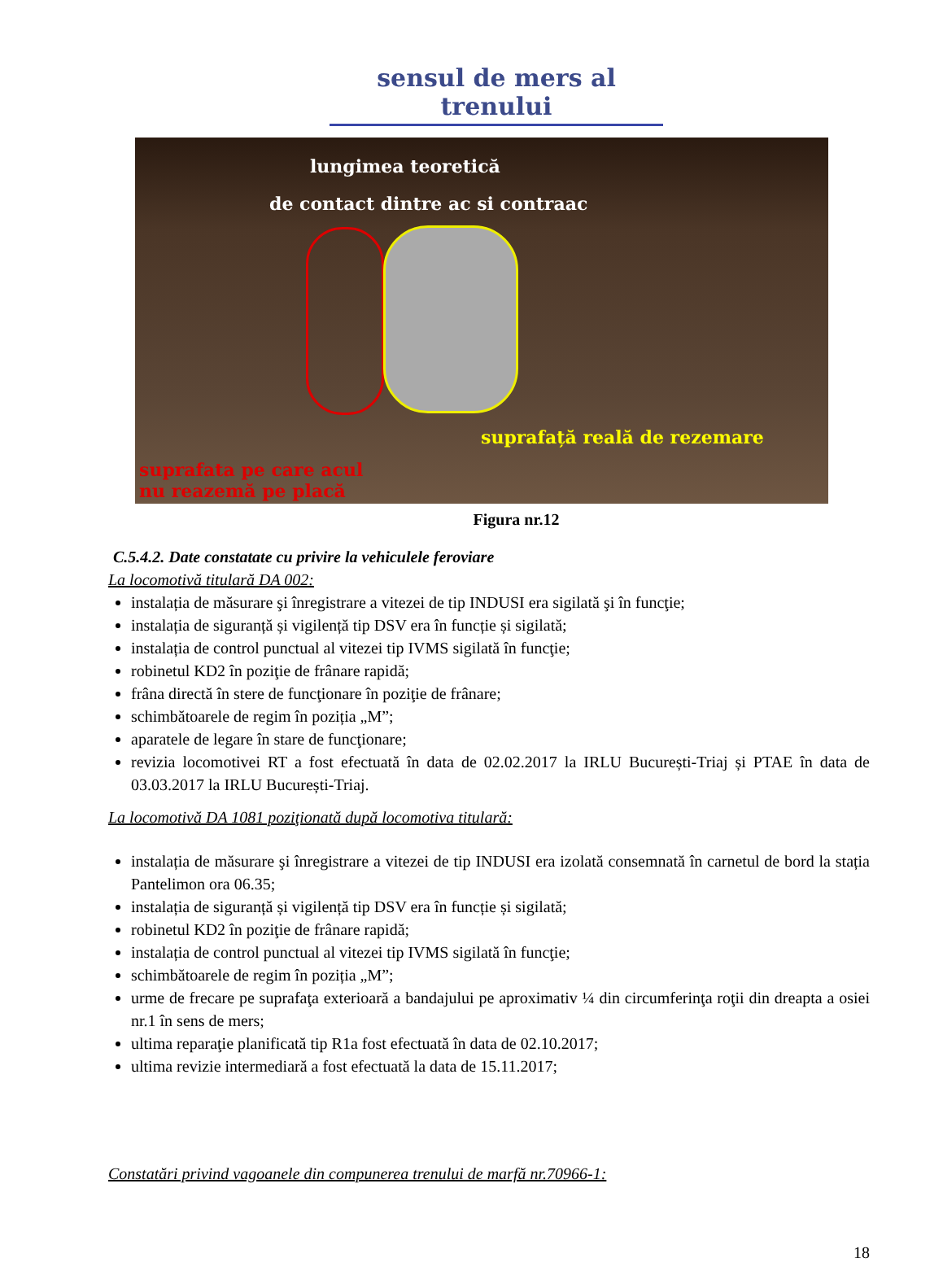sensul de mers al trenului
lungimea teoretică
de contact dintre ac si contraac
suprafață reală de rezemare
suprafata pe care acul
nu reazemă pe placă
Figura nr.12
C.5.4.2. Date constatate cu privire la vehiculele feroviare
La locomotivă titulară DA 002:
instalația de măsurare şi înregistrare a vitezei de tip INDUSI era sigilată şi în funcţie;
instalația de siguranță și vigilență tip DSV era în funcție și sigilată;
instalația de control punctual al vitezei tip IVMS sigilată în funcţie;
robinetul KD2 în poziţie de frânare rapidă;
frâna directă în stere de funcţionare în poziţie de frânare;
schimbătoarele de regim în poziția „M”;
aparatele de legare în stare de funcţionare;
revizia locomotivei RT a fost efectuată în data de 02.02.2017 la IRLU București-Triaj și PTAE în data de 03.03.2017 la IRLU București-Triaj.
La locomotivă DA 1081 poziţionată după locomotiva titulară:
instalația de măsurare şi înregistrare a vitezei de tip INDUSI era izolată consemnată în carnetul de bord la stația Pantelimon ora 06.35;
instalația de siguranță și vigilență tip DSV era în funcție și sigilată;
robinetul KD2 în poziţie de frânare rapidă;
instalația de control punctual al vitezei tip IVMS sigilată în funcţie;
schimbătoarele de regim în poziția „M”;
urme de frecare pe suprafaţa exterioară a bandajului pe aproximativ ¼ din circumferinţa roţii din dreapta a osiei nr.1 în sens de mers;
ultima reparaţie planificată tip R1a fost efectuată în data de 02.10.2017;
ultima revizie intermediară a fost efectuată la data de 15.11.2017;
Constatări privind vagoanele din compunerea trenului de marfă nr.70966-1:
18